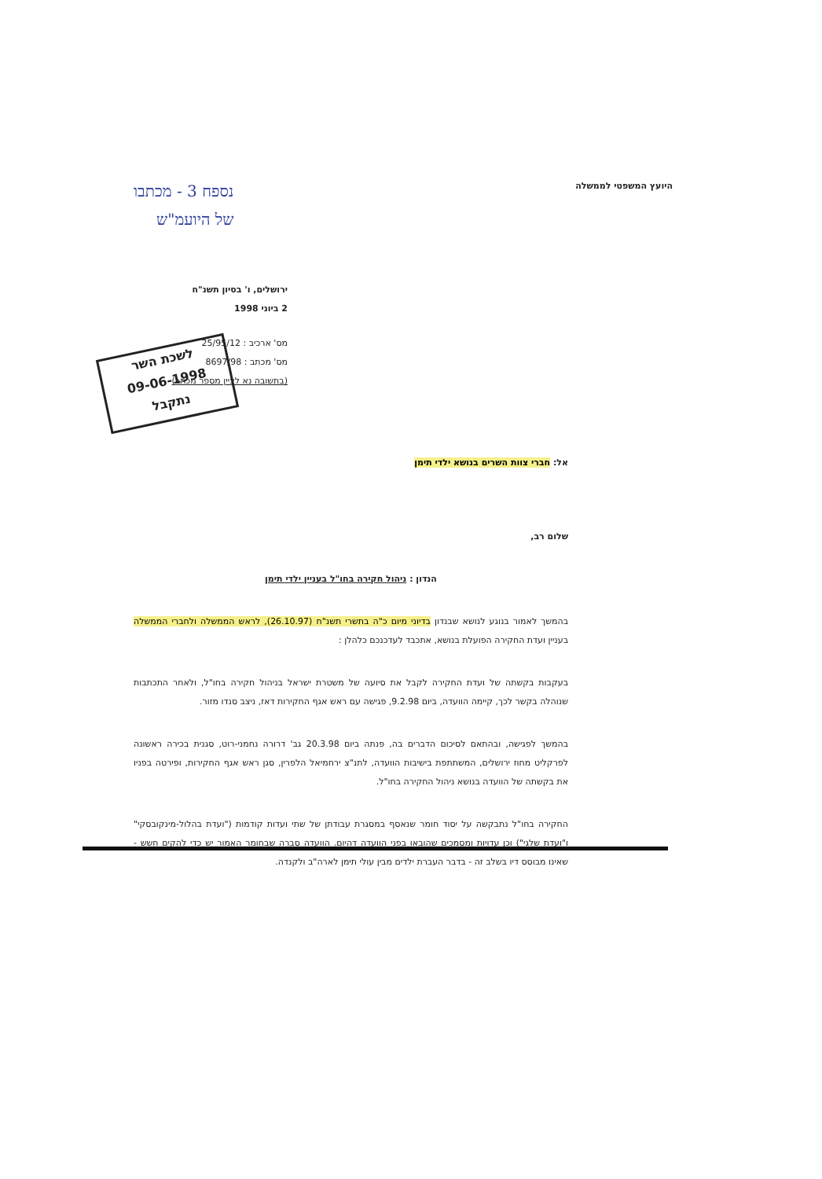היועץ המשפטי לממשלה
נספח 3 - מכתבו
של היועמ"ש
ירושלים, ו' בסיון תשנ"ח
2 ביוני 1998
מס' ארכיב : 25/95/12
מס' מכתב : 8697/98
(בתשובה נא לציין מספר מכתב)
לשכת השר
09-06-1998
נתקבל
אל: חברי צוות השרים בנושא ילדי תימן
שלום רב,
הנדון : ניהול חקירה בחו"ל בעניין ילדי תימן
בהמשך לאמור בנוגע לנושא שבנדון בדיוני מיום כ"ה בתשרי תשנ"ח (26.10.97), לראש הממשלה ולחברי הממשלה בעניין ועדת החקירה הפועלת בנושא, אתכבד לעדכנכם כלהלן :
בעקבות בקשתה של ועדת החקירה לקבל את סיועה של משטרת ישראל בניהול חקירה בחו"ל, ולאחר התכתבות שנוהלה בקשר לכך, קיימה הוועדה, ביום 9.2.98, פגישה עם ראש אגף החקירות דאז, ניצב סנדו מזור.
בהמשך לפגישה, ובהתאם לסיכום הדברים בה, פנתה ביום 20.3.98 גב' דרורה נחמני-רוט, סגנית בכירה ראשונה לפרקליט מחוז ירושלים, המשתתפת בישיבות הוועדה, לתנ"צ ירחמיאל הלפרין, סגן ראש אגף החקירות, ופירטה בפניו את בקשתה של הוועדה בנושא ניהול החקירה בחו"ל.
החקירה בחו"ל נתבקשה על יסוד חומר שנאסף במסגרת עבודתן של שתי ועדות קודמות ("ועדת בהלול-מינקובסקי" ו"ועדת שלגי") וכן עדויות ומסמכים שהובאו בפני הוועדה דהיום. הוועדה סברה שבחומר האמור יש כדי להקים חשש - שאינו מבוסס דיו בשלב זה - בדבר העברת ילדים מבין עולי תימן לארה"ב ולקנדה.